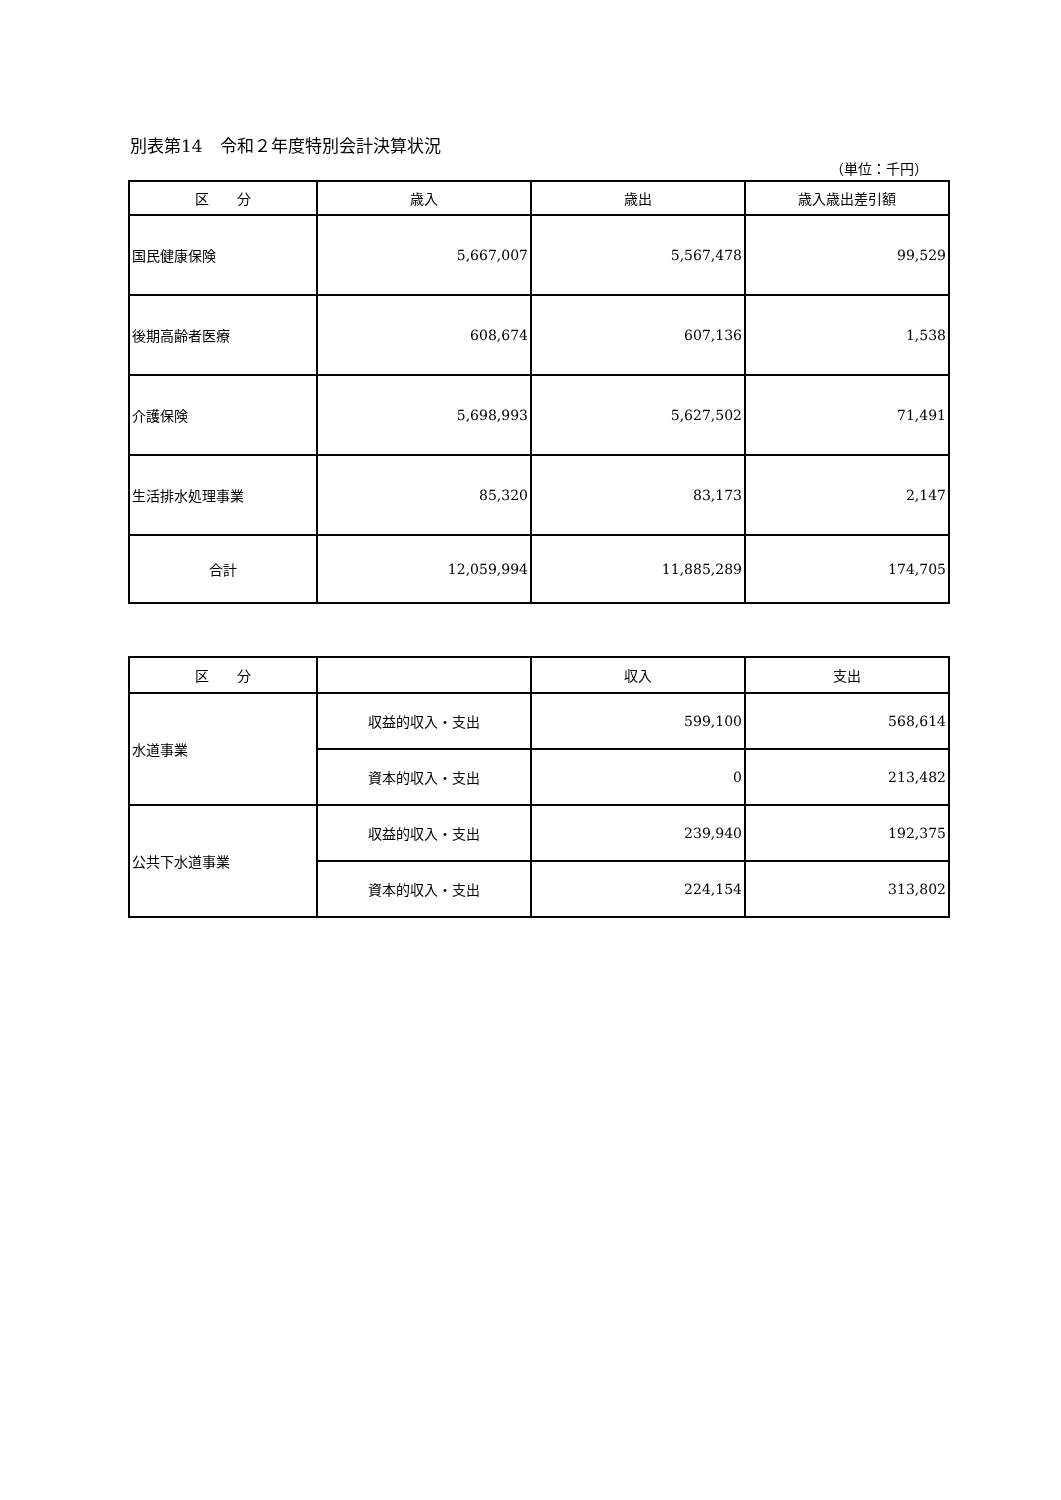別表第14　令和２年度特別会計決算状況
（単位：千円）
| 区 分 | 歳入 | 歳出 | 歳入歳出差引額 |
| --- | --- | --- | --- |
| 国民健康保険 | 5,667,007 | 5,567,478 | 99,529 |
| 後期高齢者医療 | 608,674 | 607,136 | 1,538 |
| 介護保険 | 5,698,993 | 5,627,502 | 71,491 |
| 生活排水処理事業 | 85,320 | 83,173 | 2,147 |
| 合計 | 12,059,994 | 11,885,289 | 174,705 |
| 区 分 | | 収入 | 支出 |
| --- | --- | --- | --- |
| 水道事業 | 収益的収入・支出 | 599,100 | 568,614 |
| | 資本的収入・支出 | 0 | 213,482 |
| 公共下水道事業 | 収益的収入・支出 | 239,940 | 192,375 |
| | 資本的収入・支出 | 224,154 | 313,802 |